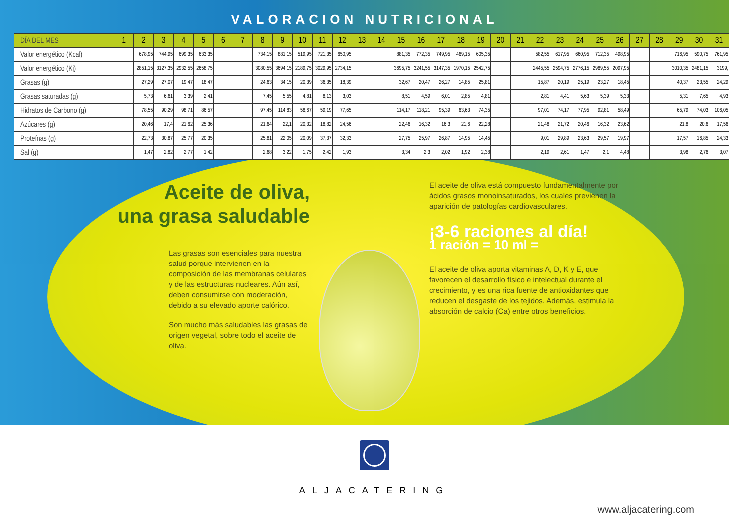VALORACION NUTRICIONAL
| DÍA DEL MES | 1 | 2 | 3 | 4 | 5 | 6 | 7 | 8 | 9 | 10 | 11 | 12 | 13 | 14 | 15 | 16 | 17 | 18 | 19 | 20 | 21 | 22 | 23 | 24 | 25 | 26 | 27 | 28 | 29 | 30 | 31 |
| --- | --- | --- | --- | --- | --- | --- | --- | --- | --- | --- | --- | --- | --- | --- | --- | --- | --- | --- | --- | --- | --- | --- | --- | --- | --- | --- | --- | --- | --- | --- | --- |
| Valor energético (Kcal) | | 678,95 | 744,95 | 699,35 | 633,35 | | | 734,15 | 881,15 | 519,95 | 721,35 | 650,95 | | | 881,35 | 772,35 | 749,95 | 469,15 | 605,35 | | | 582,55 | 617,95 | 660,95 | 712,35 | 498,95 | | | 716,95 | 590,75 | 761,95 |
| Valor energético (Kj) | | 2851,15 | 3127,35 | 2932,55 | 2658,75 | | | 3080,55 | 3694,15 | 2189,75 | 3029,95 | 2734,15 | | | 3695,75 | 3241,55 | 3147,35 | 1970,15 | 2542,75 | | | 2445,55 | 2594,75 | 2776,15 | 2989,55 | 2097,95 | | | 3010,35 | 2481,15 | 3199, |
| Grasas (g) | | 27,29 | 27,07 | 19,47 | 18,47 | | | 24,63 | 34,15 | 20,39 | 36,35 | 18,39 | | | 32,67 | 20,47 | 26,27 | 14,85 | 25,81 | | | 15,87 | 20,19 | 25,19 | 23,27 | 18,45 | | | 40,37 | 23,55 | 24,29 |
| Grasas saturadas (g) | | 5,73 | 6,61 | 3,39 | 2,41 | | | 7,45 | 5,55 | 4,81 | 8,13 | 3,03 | | | 8,51 | 4,59 | 6,01 | 2,85 | 4,81 | | | 2,81 | 4,41 | 5,63 | 5,39 | 5,33 | | | 5,31 | 7,65 | 4,93 |
| Hidratos de Carbono (g) | | 78,55 | 90,29 | 98,71 | 86,57 | | | 97,45 | 114,83 | 58,67 | 59,19 | 77,65 | | | 114,17 | 118,21 | 95,39 | 63,63 | 74,35 | | | 97,01 | 74,17 | 77,95 | 92,81 | 58,49 | | | 65,79 | 74,03 | 106,05 |
| Azúcares (g) | | 20,46 | 17,4 | 21,62 | 25,36 | | | 21,64 | 22,1 | 20,32 | 18,82 | 24,56 | | | 22,46 | 16,32 | 16,3 | 21,6 | 22,28 | | | 21,48 | 21,72 | 20,46 | 16,32 | 23,62 | | | 21,8 | 20,6 | 17,56 |
| Proteínas (g) | | 22,73 | 30,87 | 25,77 | 20,35 | | | 25,81 | 22,05 | 20,09 | 37,37 | 32,33 | | | 27,75 | 25,97 | 26,87 | 14,95 | 14,45 | | | 9,01 | 29,89 | 23,63 | 29,57 | 19,97 | | | 17,57 | 16,85 | 24,33 |
| Sal (g) | | 1,47 | 2,82 | 2,77 | 1,42 | | | 2,68 | 3,22 | 1,75 | 2,42 | 1,93 | | | 3,34 | 2,3 | 2,02 | 1,92 | 2,38 | | | 2,19 | 2,61 | 1,47 | 2,1 | 4,48 | | | 3,98 | 2,76 | 3,07 |
Aceite de oliva,
una grasa saludable
Las grasas son esenciales para nuestra salud porque intervienen en la composición de las membranas celulares y de las estructuras nucleares. Aún así, deben consumirse con moderación, debido a su elevado aporte calórico.
Son mucho más saludables las grasas de origen vegetal, sobre todo el aceite de oliva.
El aceite de oliva está compuesto fundamentalmente por ácidos grasos monoinsaturados, los cuales previenen la aparición de patologías cardiovasculares.
¡3-6 raciones al día!
1 ración = 10 ml =
El aceite de oliva aporta vitaminas A, D, K y E, que favorecen el desarrollo físico e intelectual durante el crecimiento, y es una rica fuente de antioxidantes que reducen el desgaste de los tejidos. Además, estimula la absorción de calcio (Ca) entre otros beneficios.
ALJACATERING
www.aljacatering.com